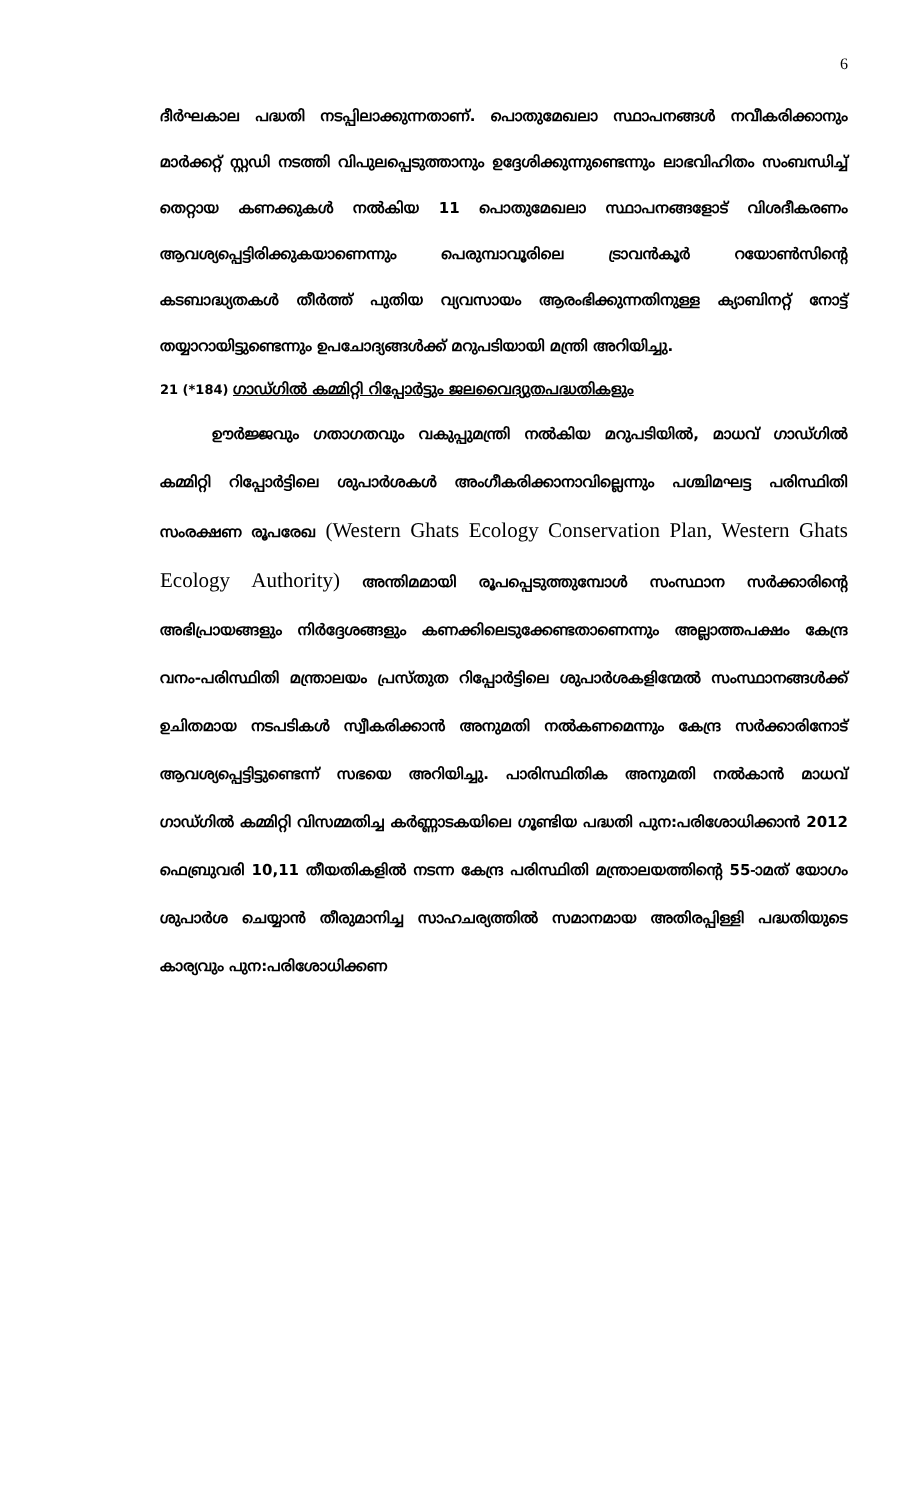6
ദീർഘകാല പദ്ധതി നടപ്പിലാക്കുന്നതാണ്. പൊതുമേഖലാ സ്ഥാപനങ്ങൾ നവീകരിക്കാനും മാർക്കറ്റ് സ്റ്റഡി നടത്തി വിപുലപ്പെടുത്താനും ഉദ്ദേശിക്കുന്നുണ്ടെന്നും ലാഭവിഹിതം സംബന്ധിച്ച് തെറ്റായ കണക്കുകൾ നൽകിയ 11 പൊതുമേഖലാ സ്ഥാപനങ്ങളോട് വിശദീകരണം ആവശ്യപ്പെട്ടിരിക്കുകയാണെന്നും പെരുമ്പാവൂരിലെ ട്രാവൻകൂർ റയോൺസിന്റെ കടബാദ്ധ്യതകൾ തീർത്ത് പുതിയ വ്യവസായം ആരംഭിക്കുന്നതിനുള്ള ക്യാബിനറ്റ് നോട്ട് തയ്യാറായിട്ടുണ്ടെന്നും ഉപചോദ്യങ്ങൾക്ക് മറുപടിയായി മന്ത്രി അറിയിച്ചു.
21 (*184) ഗാഡ്ഗിൽ കമ്മിറ്റി റിപ്പോർട്ടും ജലവൈദ്യുതപദ്ധതികളും
ഊർജ്ജവും ഗതാഗതവും വകുപ്പുമന്ത്രി നൽകിയ മറുപടിയിൽ, മാധവ് ഗാഡ്ഗിൽ കമ്മിറ്റി റിപ്പോർട്ടിലെ ശുപാർശകൾ അംഗീകരിക്കാനാവില്ലെന്നും പശ്ചിമഘട്ട പരിസ്ഥിതി സംരക്ഷണ രൂപരേഖ (Western Ghats Ecology Conservation Plan, Western Ghats Ecology Authority) അന്തിമമായി രൂപപ്പെടുത്തുമ്പോൾ സംസ്ഥാന സർക്കാരിന്റെ അഭിപ്രായങ്ങളും നിർദ്ദേശങ്ങളും കണക്കിലെടുക്കേണ്ടതാണെന്നും അല്ലാത്തപക്ഷം കേന്ദ്ര വനം-പരിസ്ഥിതി മന്ത്രാലയം പ്രസ്തുത റിപ്പോർട്ടിലെ ശുപാർശകളിന്മേൽ സംസ്ഥാനങ്ങൾക്ക് ഉചിതമായ നടപടികൾ സ്വീകരിക്കാൻ അനുമതി നൽകണമെന്നും കേന്ദ്ര സർക്കാരിനോട് ആവശ്യപ്പെട്ടിട്ടുണ്ടെന്ന് സഭയെ അറിയിച്ചു. പാരിസ്ഥിതിക അനുമതി നൽകാൻ മാധവ് ഗാഡ്ഗിൽ കമ്മിറ്റി വിസമ്മതിച്ച കർണ്ണാടകയിലെ ഗൂണ്ടിയ പദ്ധതി പുന:പരിശോധിക്കാൻ 2012 ഫെബ്രുവരി 10,11 തീയതികളിൽ നടന്ന കേന്ദ്ര പരിസ്ഥിതി മന്ത്രാലയത്തിന്റെ 55-ാമത് യോഗം ശുപാർശ ചെയ്യാൻ തീരുമാനിച്ച സാഹചര്യത്തിൽ സമാനമായ അതിരപ്പിള്ളി പദ്ധതിയുടെ കാര്യവും പുന:പരിശോധിക്കണ